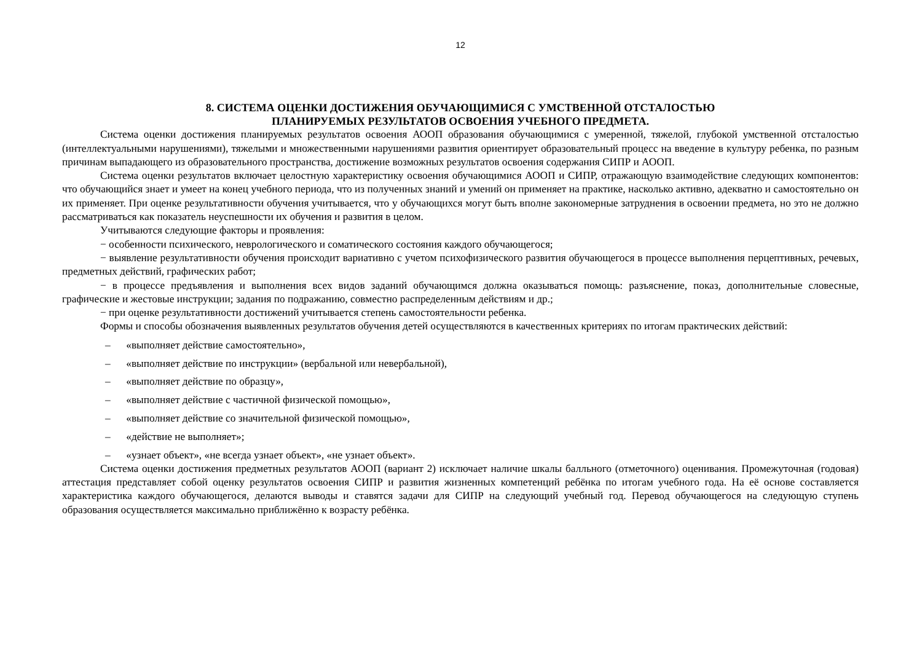12
8. СИСТЕМА ОЦЕНКИ ДОСТИЖЕНИЯ ОБУЧАЮЩИМИСЯ С УМСТВЕННОЙ ОТСТАЛОСТЬЮ
ПЛАНИРУЕМЫХ РЕЗУЛЬТАТОВ ОСВОЕНИЯ УЧЕБНОГО ПРЕДМЕТА.
Система оценки достижения планируемых результатов освоения АООП образования обучающимися с умеренной, тяжелой, глубокой умственной отсталостью (интеллектуальными нарушениями), тяжелыми и множественными нарушениями развития ориентирует образовательный процесс на введение в культуру ребенка, по разным причинам выпадающего из образовательного пространства, достижение возможных результатов освоения содержания СИПР и АООП.
Система оценки результатов включает целостную характеристику освоения обучающимися АООП и СИПР, отражающую взаимодействие следующих компонентов: что обучающийся знает и умеет на конец учебного периода, что из полученных знаний и умений он применяет на практике, насколько активно, адекватно и самостоятельно он их применяет. При оценке результативности обучения учитывается, что у обучающихся могут быть вполне закономерные затруднения в освоении предмета, но это не должно рассматриваться как показатель неуспешности их обучения и развития в целом.
Учитываются следующие факторы и проявления:
− особенности психического, неврологического и соматического состояния каждого обучающегося;
− выявление результативности обучения происходит вариативно с учетом психофизического развития обучающегося в процессе выполнения перцептивных, речевых, предметных действий, графических работ;
− в процессе предъявления и выполнения всех видов заданий обучающимся должна оказываться помощь: разъяснение, показ, дополнительные словесные, графические и жестовые инструкции; задания по подражанию, совместно распределенным действиям и др.;
− при оценке результативности достижений учитывается степень самостоятельности ребенка.
Формы и способы обозначения выявленных результатов обучения детей осуществляются в качественных критериях по итогам практических действий:
– «выполняет действие самостоятельно»,
– «выполняет действие по инструкции» (вербальной или невербальной),
– «выполняет действие по образцу»,
– «выполняет действие с частичной физической помощью»,
– «выполняет действие со значительной физической помощью»,
– «действие не выполняет»;
– «узнает объект», «не всегда узнает объект», «не узнает объект».
Система оценки достижения предметных результатов АООП (вариант 2) исключает наличие шкалы балльного (отметочного) оценивания. Промежуточная (годовая) аттестация представляет собой оценку результатов освоения СИПР и развития жизненных компетенций ребёнка по итогам учебного года. На её основе составляется характеристика каждого обучающегося, делаются выводы и ставятся задачи для СИПР на следующий учебный год. Перевод обучающегося на следующую ступень образования осуществляется максимально приближённо к возрасту ребёнка.